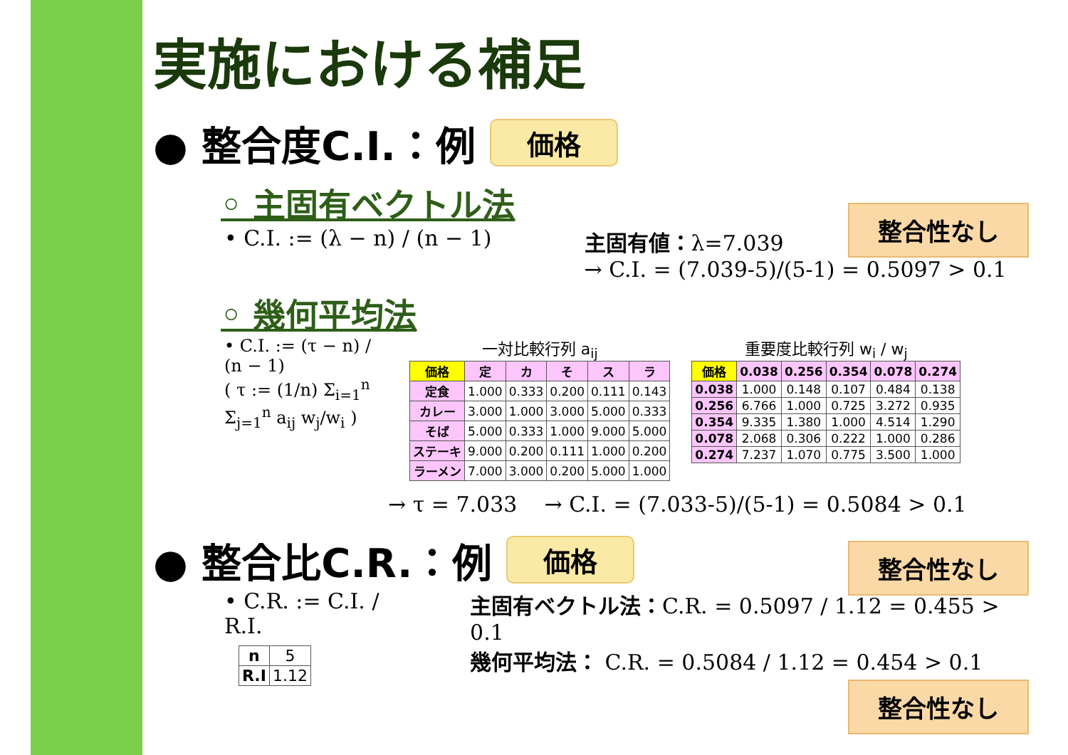実施における補足
● 整合度C.I.：例 価格
◦ 主固有ベクトル法
• C.I. := (λ − n) / (n − 1) 主固有値：λ=7.039
→ C.I. = (7.039-5)/(5-1) = 0.5097 > 0.1
整合性なし
◦ 幾何平均法
• C.I. := (τ − n) / (n − 1)
( τ := (1/n) Σ<sub>i=1</sub><sup>n</sup> Σ<sub>j=1</sub><sup>n</sup> a<sub>ij</sub> w<sub>j</sub>/w<sub>i</sub> )
一対比較行列 a<sub>ij</sub>
| 価格 | 定 | カ | そ | ス | ラ |
| --- | --- | --- | --- | --- | --- |
| 定食 | 1.000 | 0.333 | 0.200 | 0.111 | 0.143 |
| カレー | 3.000 | 1.000 | 3.000 | 5.000 | 0.333 |
| そば | 5.000 | 0.333 | 1.000 | 9.000 | 5.000 |
| ステーキ | 9.000 | 0.200 | 0.111 | 1.000 | 0.200 |
| ラーメン | 7.000 | 3.000 | 0.200 | 5.000 | 1.000 |
重要度比較行列 w<sub>i</sub> / w<sub>j</sub>
| 価格 | 0.038 | 0.256 | 0.354 | 0.078 | 0.274 |
| --- | --- | --- | --- | --- | --- |
| 0.038 | 1.000 | 0.148 | 0.107 | 0.484 | 0.138 |
| 0.256 | 6.766 | 1.000 | 0.725 | 3.272 | 0.935 |
| 0.354 | 9.335 | 1.380 | 1.000 | 4.514 | 1.290 |
| 0.078 | 2.068 | 0.306 | 0.222 | 1.000 | 0.286 |
| 0.274 | 7.237 | 1.070 | 0.775 | 3.500 | 1.000 |
→ τ = 7.033 → C.I. = (7.033-5)/(5-1) = 0.5084 > 0.1
整合性なし
● 整合比C.R.：例 価格
• C.R. := C.I. / R.I.
| n | 5 |
| R.I | 1.12 |
主固有ベクトル法：C.R. = 0.5097 / 1.12 = 0.455 > 0.1
幾何平均法： C.R. = 0.5084 / 1.12 = 0.454 > 0.1
整合性なし